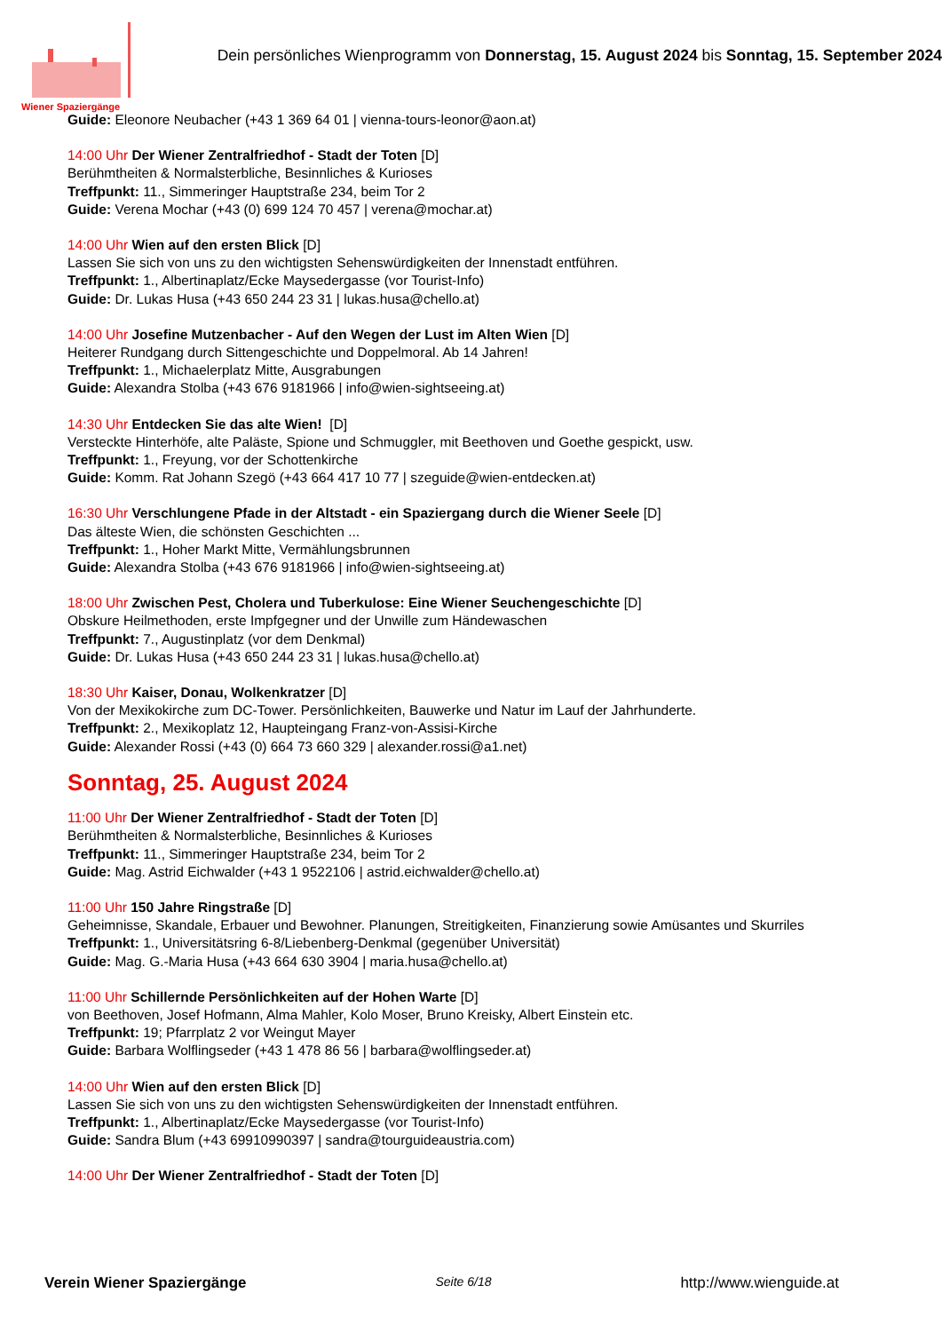Wiener Spaziergänge
Dein persönliches Wienprogramm von Donnerstag, 15. August 2024 bis Sonntag, 15. September 2024
Guide: Eleonore Neubacher (+43 1 369 64 01 | vienna-tours-leonor@aon.at)
14:00 Uhr Der Wiener Zentralfriedhof - Stadt der Toten [D]
Berühmtheiten & Normalsterbliche, Besinnliches & Kurioses
Treffpunkt: 11., Simmeringer Hauptstraße 234, beim Tor 2
Guide: Verena Mochar (+43 (0) 699 124 70 457 | verena@mochar.at)
14:00 Uhr Wien auf den ersten Blick [D]
Lassen Sie sich von uns zu den wichtigsten Sehenswürdigkeiten der Innenstadt entführen.
Treffpunkt: 1., Albertinaplatz/Ecke Maysedergasse (vor Tourist-Info)
Guide: Dr. Lukas Husa (+43 650 244 23 31 | lukas.husa@chello.at)
14:00 Uhr Josefine Mutzenbacher - Auf den Wegen der Lust im Alten Wien [D]
Heiterer Rundgang durch Sittengeschichte und Doppelmoral. Ab 14 Jahren!
Treffpunkt: 1., Michaelerplatz Mitte, Ausgrabungen
Guide: Alexandra Stolba (+43 676 9181966 | info@wien-sightseeing.at)
14:30 Uhr Entdecken Sie das alte Wien! [D]
Versteckte Hinterhöfe, alte Paläste, Spione und Schmuggler, mit Beethoven und Goethe gespickt, usw.
Treffpunkt: 1., Freyung, vor der Schottenkirche
Guide: Komm. Rat Johann Szegö (+43 664 417 10 77 | szeguide@wien-entdecken.at)
16:30 Uhr Verschlungene Pfade in der Altstadt - ein Spaziergang durch die Wiener Seele [D]
Das älteste Wien, die schönsten Geschichten ...
Treffpunkt: 1., Hoher Markt Mitte, Vermählungsbrunnen
Guide: Alexandra Stolba (+43 676 9181966 | info@wien-sightseeing.at)
18:00 Uhr Zwischen Pest, Cholera und Tuberkulose: Eine Wiener Seuchengeschichte [D]
Obskure Heilmethoden, erste Impfgegner und der Unwille zum Händewaschen
Treffpunkt: 7., Augustinplatz (vor dem Denkmal)
Guide: Dr. Lukas Husa (+43 650 244 23 31 | lukas.husa@chello.at)
18:30 Uhr Kaiser, Donau, Wolkenkratzer [D]
Von der Mexikokirche zum DC-Tower. Persönlichkeiten, Bauwerke und Natur im Lauf der Jahrhunderte.
Treffpunkt: 2., Mexikoplatz 12, Haupteingang Franz-von-Assisi-Kirche
Guide: Alexander Rossi (+43 (0) 664 73 660 329 | alexander.rossi@a1.net)
Sonntag, 25. August 2024
11:00 Uhr Der Wiener Zentralfriedhof - Stadt der Toten [D]
Berühmtheiten & Normalsterbliche, Besinnliches & Kurioses
Treffpunkt: 11., Simmeringer Hauptstraße 234, beim Tor 2
Guide: Mag. Astrid Eichwalder (+43 1 9522106 | astrid.eichwalder@chello.at)
11:00 Uhr 150 Jahre Ringstraße [D]
Geheimnisse, Skandale, Erbauer und Bewohner. Planungen, Streitigkeiten, Finanzierung sowie Amüsantes und Skurriles
Treffpunkt: 1., Universitätsring 6-8/Liebenberg-Denkmal (gegenüber Universität)
Guide: Mag. G.-Maria Husa (+43 664 630 3904 | maria.husa@chello.at)
11:00 Uhr Schillernde Persönlichkeiten auf der Hohen Warte [D]
von Beethoven, Josef Hofmann, Alma Mahler, Kolo Moser, Bruno Kreisky, Albert Einstein etc.
Treffpunkt: 19; Pfarrplatz 2 vor Weingut Mayer
Guide: Barbara Wolflingseder (+43 1 478 86 56 | barbara@wolflingseder.at)
14:00 Uhr Wien auf den ersten Blick [D]
Lassen Sie sich von uns zu den wichtigsten Sehenswürdigkeiten der Innenstadt entführen.
Treffpunkt: 1., Albertinaplatz/Ecke Maysedergasse (vor Tourist-Info)
Guide: Sandra Blum (+43 69910990397 | sandra@tourguideaustria.com)
14:00 Uhr Der Wiener Zentralfriedhof - Stadt der Toten [D]
Verein Wiener Spaziergänge Seite 6/18 http://www.wienguide.at